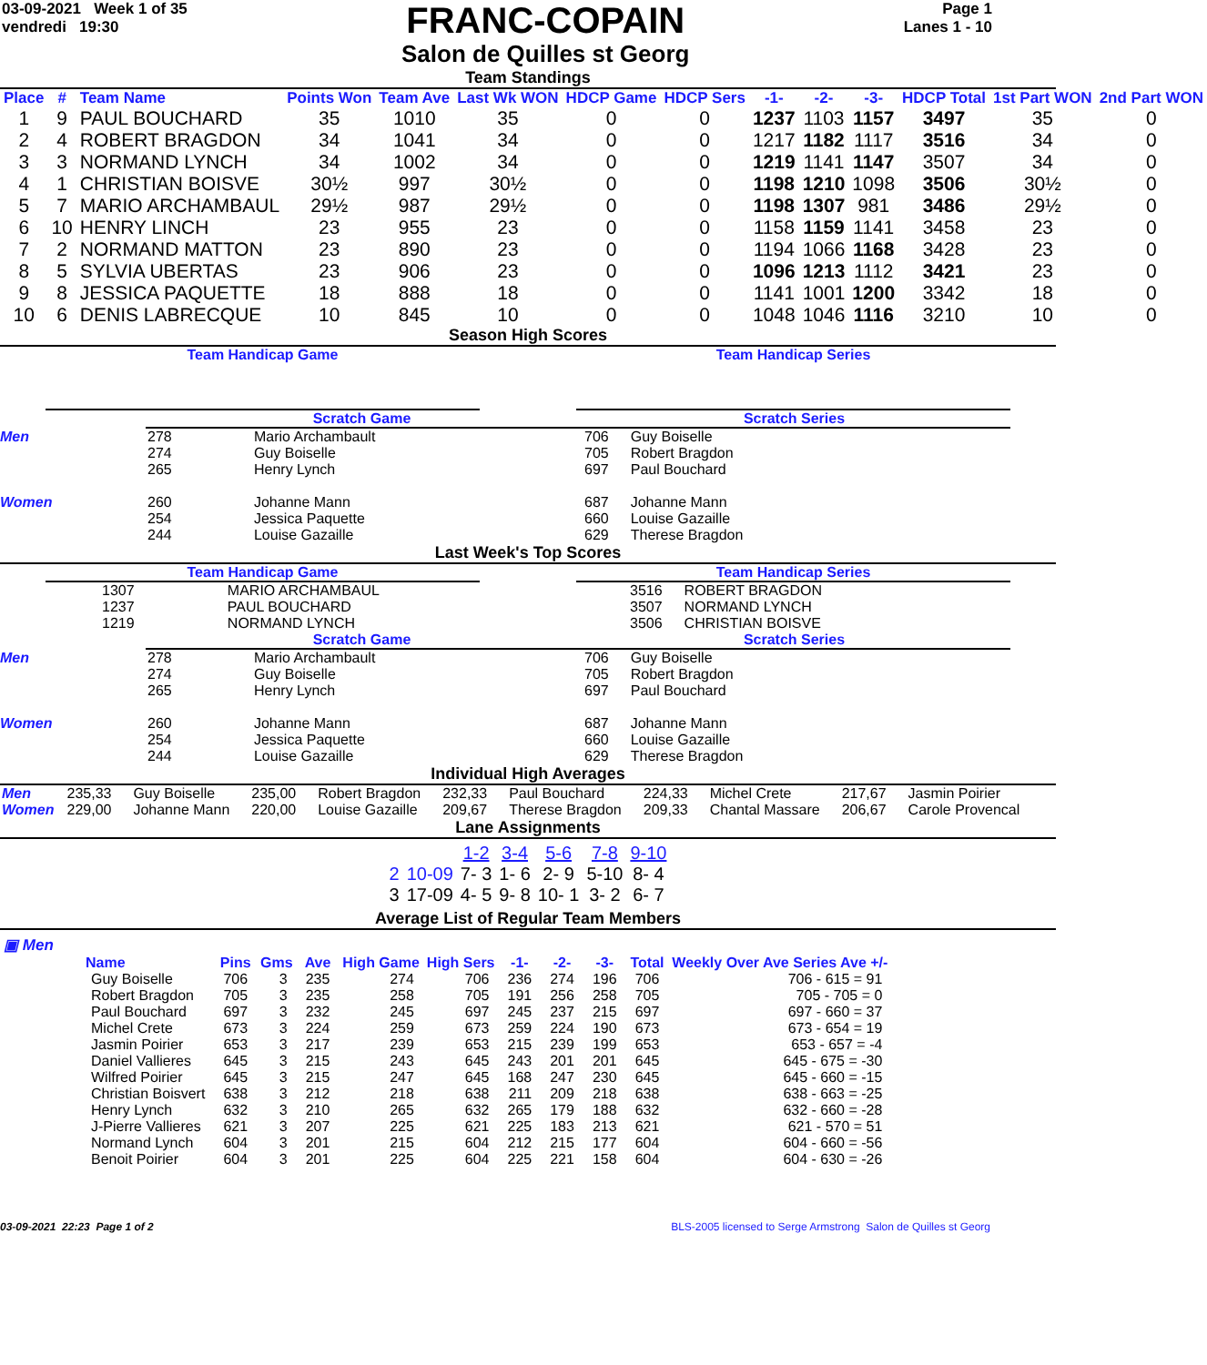03-09-2021 Week 1 of 35
vendredi 19:30
FRANC-COPAIN
Salon de Quilles st Georg
Page 1
Lanes 1 - 10
Team Standings
| Place | # | Team Name | Points Won | Team Ave | Last Wk WON | HDCP Game | HDCP Sers | -1- | -2- | -3- | HDCP Total | 1st Part WON | 2nd Part WON |
| --- | --- | --- | --- | --- | --- | --- | --- | --- | --- | --- | --- | --- | --- |
| 1 | 9 | PAUL BOUCHARD | 35 | 1010 | 35 | 0 | 0 | 1237 | 1103 | 1157 | 3497 | 35 | 0 |
| 2 | 4 | ROBERT BRAGDON | 34 | 1041 | 34 | 0 | 0 | 1217 | 1182 | 1117 | 3516 | 34 | 0 |
| 3 | 3 | NORMAND LYNCH | 34 | 1002 | 34 | 0 | 0 | 1219 | 1141 | 1147 | 3507 | 34 | 0 |
| 4 | 1 | CHRISTIAN BOISVE | 30½ | 997 | 30½ | 0 | 0 | 1198 | 1210 | 1098 | 3506 | 30½ | 0 |
| 5 | 7 | MARIO ARCHAMBAUL | 29½ | 987 | 29½ | 0 | 0 | 1198 | 1307 | 981 | 3486 | 29½ | 0 |
| 6 | 10 | HENRY LINCH | 23 | 955 | 23 | 0 | 0 | 1158 | 1159 | 1141 | 3458 | 23 | 0 |
| 7 | 2 | NORMAND MATTON | 23 | 890 | 23 | 0 | 0 | 1194 | 1066 | 1168 | 3428 | 23 | 0 |
| 8 | 5 | SYLVIA UBERTAS | 23 | 906 | 23 | 0 | 0 | 1096 | 1213 | 1112 | 3421 | 23 | 0 |
| 9 | 8 | JESSICA PAQUETTE | 18 | 888 | 18 | 0 | 0 | 1141 | 1001 | 1200 | 3342 | 18 | 0 |
| 10 | 6 | DENIS LABRECQUE | 10 | 845 | 10 | 0 | 0 | 1048 | 1046 | 1116 | 3210 | 10 | 0 |
Season High Scores
Team Handicap Game Team Handicap Series
Scratch Game Scratch Series
Men
Women
| 278 | Mario Archambault |
| 274 | Guy Boiselle |
| 265 | Henry Lynch |
| 260 | Johanne Mann |
| 254 | Jessica Paquette |
| 244 | Louise Gazaille |
| 706 | Guy Boiselle |
| 705 | Robert Bragdon |
| 697 | Paul Bouchard |
| 687 | Johanne Mann |
| 660 | Louise Gazaille |
| 629 | Therese Bragdon |
Last Week's Top Scores
Team Handicap Game Team Handicap Series
| 1307 | MARIO ARCHAMBAUL |
| 1237 | PAUL BOUCHARD |
| 1219 | NORMAND LYNCH |
| 3516 | ROBERT BRAGDON |
| 3507 | NORMAND LYNCH |
| 3506 | CHRISTIAN BOISVE |
Scratch Game Scratch Series
Men
Women
| 278 | Mario Archambault |
| 274 | Guy Boiselle |
| 265 | Henry Lynch |
| 260 | Johanne Mann |
| 254 | Jessica Paquette |
| 244 | Louise Gazaille |
| 706 | Guy Boiselle |
| 705 | Robert Bragdon |
| 697 | Paul Bouchard |
| 687 | Johanne Mann |
| 660 | Louise Gazaille |
| 629 | Therese Bragdon |
Individual High Averages
| Men | 235,33 | Guy Boiselle | 235,00 | Robert Bragdon | 232,33 | Paul Bouchard | 224,33 | Michel Crete | 217,67 | Jasmin Poirier |
| Women | 229,00 | Johanne Mann | 220,00 | Louise Gazaille | 209,67 | Therese Bragdon | 209,33 | Chantal Massare | 206,67 | Carole Provencal |
Lane Assignments
| | | 1-2 | 3-4 | 5-6 | 7-8 | 9-10 |
| 2 | 10-09 | 7- 3 | 1- 6 | 2- 9 | 5-10 | 8- 4 |
| 3 | 17-09 | 4- 5 | 9- 8 | 10- 1 | 3- 2 | 6- 7 |
Average List of Regular Team Members
▣ Men
| Name | Pins | Gms | Ave | High Game | High Sers | -1- | -2- | -3- | Total | Weekly Over Ave Series Ave +/- |
| --- | --- | --- | --- | --- | --- | --- | --- | --- | --- | --- |
| Guy Boiselle | 706 | 3 | 235 | 274 | 706 | 236 | 274 | 196 | 706 | 706 - 615 = 91 |
| Robert Bragdon | 705 | 3 | 235 | 258 | 705 | 191 | 256 | 258 | 705 | 705 - 705 = 0 |
| Paul Bouchard | 697 | 3 | 232 | 245 | 697 | 245 | 237 | 215 | 697 | 697 - 660 = 37 |
| Michel Crete | 673 | 3 | 224 | 259 | 673 | 259 | 224 | 190 | 673 | 673 - 654 = 19 |
| Jasmin Poirier | 653 | 3 | 217 | 239 | 653 | 215 | 239 | 199 | 653 | 653 - 657 = -4 |
| Daniel Vallieres | 645 | 3 | 215 | 243 | 645 | 243 | 201 | 201 | 645 | 645 - 675 = -30 |
| Wilfred Poirier | 645 | 3 | 215 | 247 | 645 | 168 | 247 | 230 | 645 | 645 - 660 = -15 |
| Christian Boisvert | 638 | 3 | 212 | 218 | 638 | 211 | 209 | 218 | 638 | 638 - 663 = -25 |
| Henry Lynch | 632 | 3 | 210 | 265 | 632 | 265 | 179 | 188 | 632 | 632 - 660 = -28 |
| J-Pierre Vallieres | 621 | 3 | 207 | 225 | 621 | 225 | 183 | 213 | 621 | 621 - 570 = 51 |
| Normand Lynch | 604 | 3 | 201 | 215 | 604 | 212 | 215 | 177 | 604 | 604 - 660 = -56 |
| Benoit Poirier | 604 | 3 | 201 | 225 | 604 | 225 | 221 | 158 | 604 | 604 - 630 = -26 |
03-09-2021 22:23 Page 1 of 2 BLS-2005 licensed to Serge Armstrong Salon de Quilles st Georg